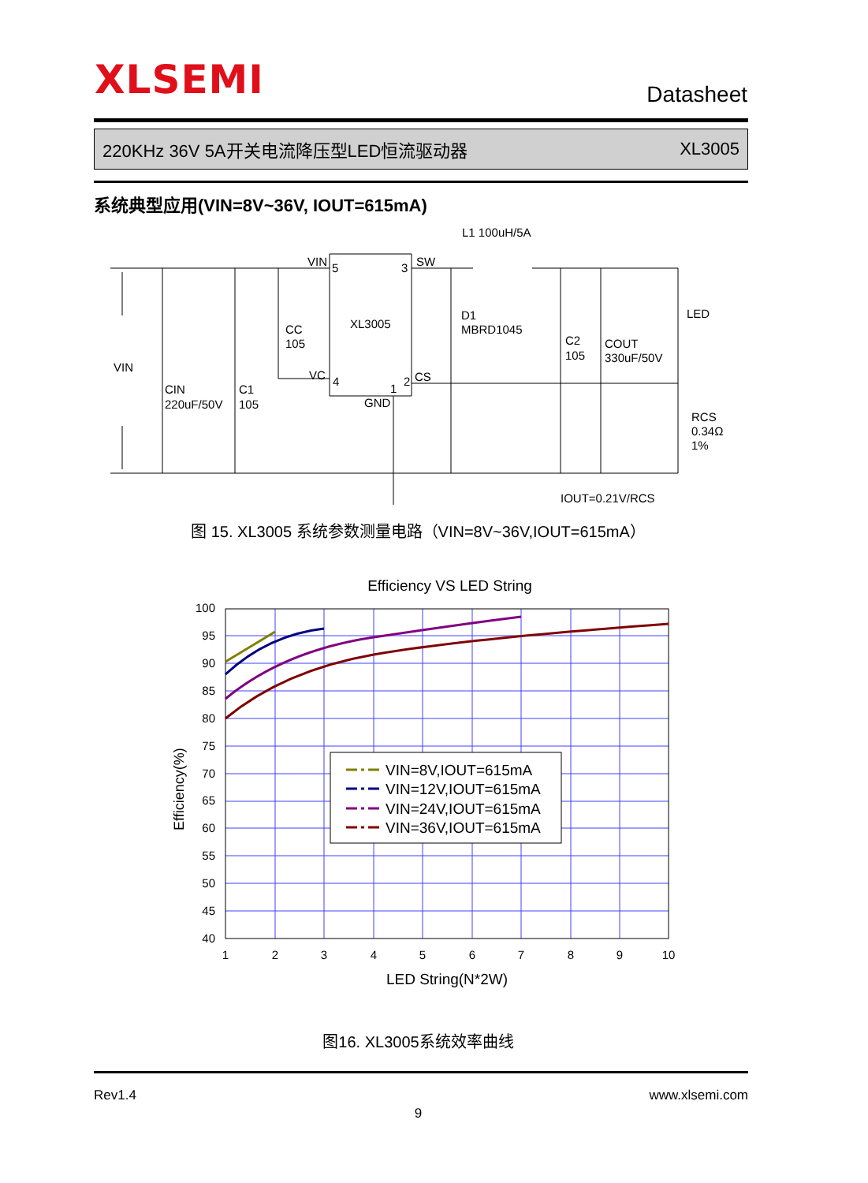XLSEMI Datasheet
220KHz 36V 5A开关电流降压型LED恒流驱动器 XL3005
系统典型应用(VIN=8V~36V, IOUT=615mA)
L1 100uH/5A
VIN
5
3
SW
XL3005
D1
MBRD1045
CC
105
C2
105
COUT
330uF/50V
LED
VIN
VC
4
1
2
CS
GND
CIN
220uF/50V
C1
105
RCS
0.34Ω
1%
IOUT=0.21V/RCS
图 15. XL3005 系统参数测量电路（VIN=8V~36V,IOUT=615mA）
Efficiency VS LED String
100
95
90
85
80
75
70
65
60
55
50
45
40
1
2
3
4
5
6
7
8
9
10
LED String(N*2W)
Efficiency(%)
VIN=8V,IOUT=615mA
VIN=12V,IOUT=615mA
VIN=24V,IOUT=615mA
VIN=36V,IOUT=615mA
图16. XL3005系统效率曲线
Rev1.4 www.xlsemi.com
9